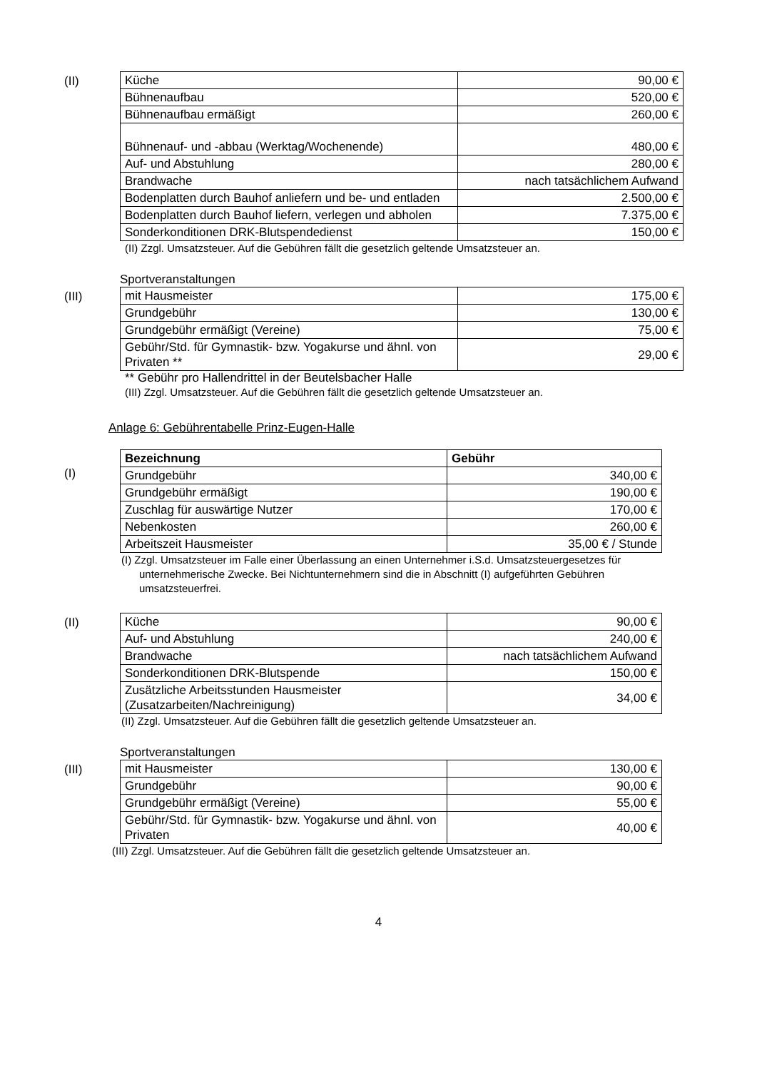(II)
| Küche | 90,00 € |
| Bühnenaufbau | 520,00 € |
| Bühnenaufbau ermäßigt | 260,00 € |
| Bühnenauf- und -abbau (Werktag/Wochenende) | 480,00 € |
| Auf- und Abstuhlung | 280,00 € |
| Brandwache | nach tatsächlichem Aufwand |
| Bodenplatten durch Bauhof anliefern und be- und entladen | 2.500,00 € |
| Bodenplatten durch Bauhof liefern, verlegen und abholen | 7.375,00 € |
| Sonderkonditionen DRK-Blutspendedienst | 150,00 € |
(II) Zzgl. Umsatzsteuer. Auf die Gebühren fällt die gesetzlich geltende Umsatzsteuer an.
Sportveranstaltungen
(III)
| mit Hausmeister | 175,00 € |
| Grundgebühr | 130,00 € |
| Grundgebühr ermäßigt (Vereine) | 75,00 € |
| Gebühr/Std. für Gymnastik- bzw. Yogakurse und ähnl. von Privaten ** | 29,00 € |
** Gebühr pro Hallendrittel in der Beutelsbacher Halle
(III) Zzgl. Umsatzsteuer. Auf die Gebühren fällt die gesetzlich geltende Umsatzsteuer an.
Anlage 6: Gebührentabelle Prinz-Eugen-Halle
(I)
| Bezeichnung | Gebühr |
| --- | --- |
| Grundgebühr | 340,00 € |
| Grundgebühr ermäßigt | 190,00 € |
| Zuschlag für auswärtige Nutzer | 170,00 € |
| Nebenkosten | 260,00 € |
| Arbeitszeit Hausmeister | 35,00 € / Stunde |
(I) Zzgl. Umsatzsteuer im Falle einer Überlassung an einen Unternehmer i.S.d. Umsatzsteuergesetzes für unternehmerische Zwecke. Bei Nichtunternehmern sind die in Abschnitt (I) aufgeführten Gebühren umsatzsteuerfrei.
(II)
| Küche | 90,00 € |
| Auf- und Abstuhlung | 240,00 € |
| Brandwache | nach tatsächlichem Aufwand |
| Sonderkonditionen DRK-Blutspende | 150,00 € |
| Zusätzliche Arbeitsstunden Hausmeister (Zusatzarbeiten/Nachreinigung) | 34,00 € |
(II) Zzgl. Umsatzsteuer. Auf die Gebühren fällt die gesetzlich geltende Umsatzsteuer an.
Sportveranstaltungen
(III)
| mit Hausmeister | 130,00 € |
| Grundgebühr | 90,00 € |
| Grundgebühr ermäßigt (Vereine) | 55,00 € |
| Gebühr/Std. für Gymnastik- bzw. Yogakurse und ähnl. von Privaten | 40,00 € |
(III) Zzgl. Umsatzsteuer. Auf die Gebühren fällt die gesetzlich geltende Umsatzsteuer an.
4